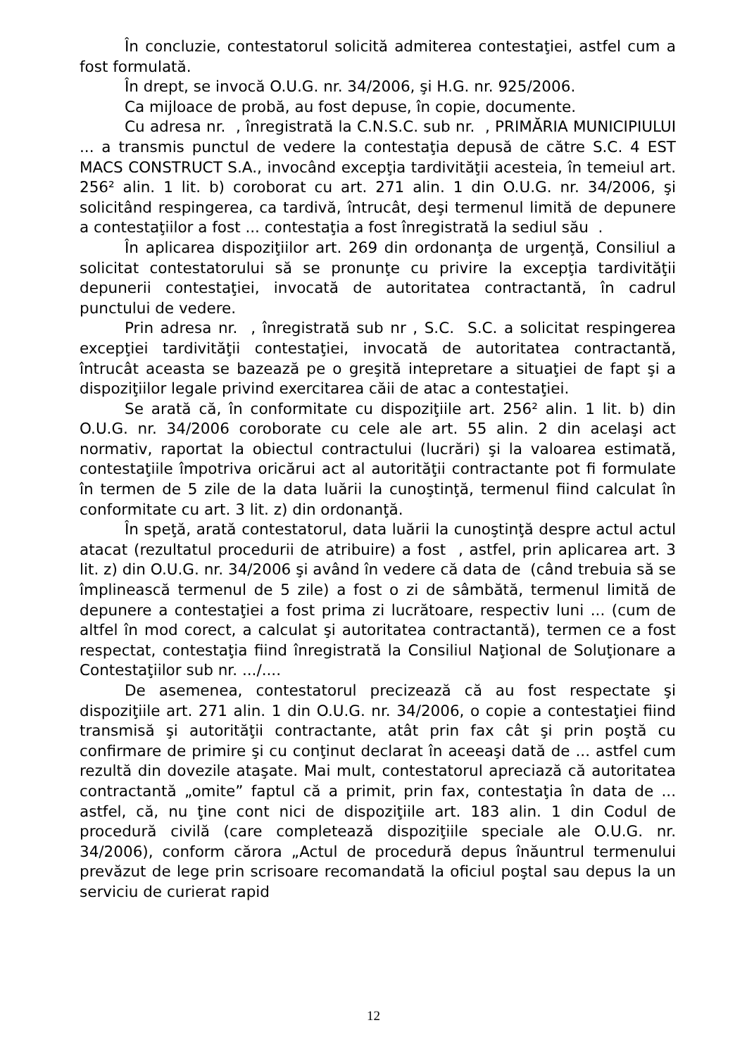În concluzie, contestatorul solicită admiterea contestaţiei, astfel cum a fost formulată.
În drept, se invocă O.U.G. nr. 34/2006, şi H.G. nr. 925/2006.
Ca mijloace de probă, au fost depuse, în copie, documente.
Cu adresa nr. , înregistrată la C.N.S.C. sub nr. , PRIMĂRIA MUNICIPIULUI ... a transmis punctul de vedere la contestaţia depusă de către S.C. 4 EST MACS CONSTRUCT S.A., invocând excepţia tardivităţii acesteia, în temeiul art. 256² alin. 1 lit. b) coroborat cu art. 271 alin. 1 din O.U.G. nr. 34/2006, şi solicitând respingerea, ca tardivă, întrucât, deşi termenul limită de depunere a contestaţiilor a fost ... contestaţia a fost înregistrată la sediul său .
În aplicarea dispoziţiilor art. 269 din ordonanţa de urgenţă, Consiliul a solicitat contestatorului să se pronunţe cu privire la excepţia tardivităţii depunerii contestaţiei, invocată de autoritatea contractantă, în cadrul punctului de vedere.
Prin adresa nr. , înregistrată sub nr , S.C. S.C. a solicitat respingerea excepţiei tardivităţii contestaţiei, invocată de autoritatea contractantă, întrucât aceasta se bazează pe o greşită intepretare a situaţiei de fapt şi a dispoziţiilor legale privind exercitarea căii de atac a contestaţiei.
Se arată că, în conformitate cu dispoziţiile art. 256² alin. 1 lit. b) din O.U.G. nr. 34/2006 coroborate cu cele ale art. 55 alin. 2 din acelaşi act normativ, raportat la obiectul contractului (lucrări) şi la valoarea estimată, contestaţiile împotriva oricărui act al autorităţii contractante pot fi formulate în termen de 5 zile de la data luării la cunoştinţă, termenul fiind calculat în conformitate cu art. 3 lit. z) din ordonanţă.
În speţă, arată contestatorul, data luării la cunoştinţă despre actul actul atacat (rezultatul procedurii de atribuire) a fost , astfel, prin aplicarea art. 3 lit. z) din O.U.G. nr. 34/2006 şi având în vedere că data de (când trebuia să se împlinească termenul de 5 zile) a fost o zi de sâmbătă, termenul limită de depunere a contestaţiei a fost prima zi lucrătoare, respectiv luni ... (cum de altfel în mod corect, a calculat şi autoritatea contractantă), termen ce a fost respectat, contestaţia fiind înregistrată la Consiliul Naţional de Soluţionare a Contestaţiilor sub nr. .../....
De asemenea, contestatorul precizează că au fost respectate şi dispoziţiile art. 271 alin. 1 din O.U.G. nr. 34/2006, o copie a contestaţiei fiind transmisă şi autorităţii contractante, atât prin fax cât şi prin poştă cu confirmare de primire şi cu conţinut declarat în aceeaşi dată de ... astfel cum rezultă din dovezile ataşate. Mai mult, contestatorul apreciază că autoritatea contractantă „omite” faptul că a primit, prin fax, contestaţia în data de ... astfel, că, nu ţine cont nici de dispoziţiile art. 183 alin. 1 din Codul de procedură civilă (care completează dispoziţiile speciale ale O.U.G. nr. 34/2006), conform cărora „Actul de procedură depus înăuntrul termenului prevăzut de lege prin scrisoare recomandată la oficiul poştal sau depus la un serviciu de curierat rapid
12